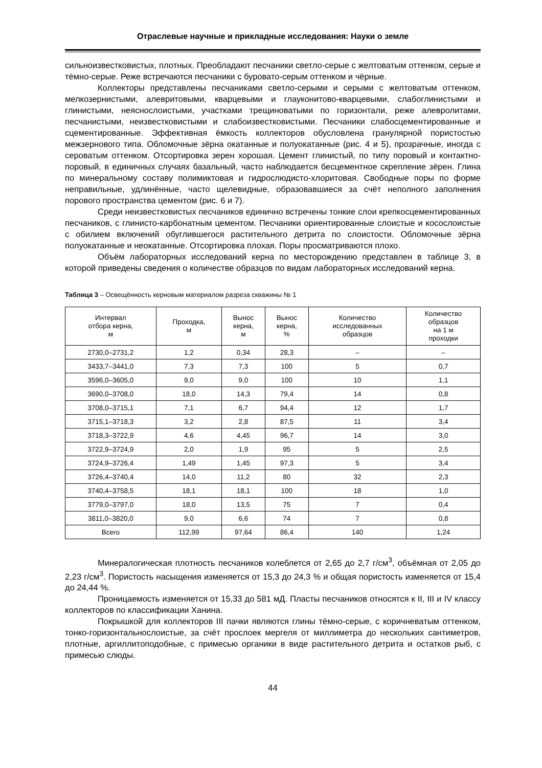Отраслевые научные и прикладные исследования: Науки о земле
сильноизвестковистых, плотных. Преобладают песчаники светло-серые с желтоватым оттенком, серые и тёмно-серые. Реже встречаются песчаники с буровато-серым оттенком и чёрные.
Коллекторы представлены песчаниками светло-серыми и серыми с желтоватым оттенком, мелкозернистыми, алевритовыми, кварцевыми и глауконитово-кварцевыми, слабоглинистыми и глинистыми, неяснослоистыми, участками трещиноватыми по горизонтали, реже алевролитами, песчанистыми, неизвестковистыми и слабоизвестковистыми. Песчаники слабосцементированные и сцементированные. Эффективная ёмкость коллекторов обусловлена гранулярной пористостью межзернового типа. Обломочные зёрна окатанные и полуокатанные (рис. 4 и 5), прозрачные, иногда с сероватым оттенком. Отсортировка зерен хорошая. Цемент глинистый, по типу поровый и контактно-поровый, в единичных случаях базальный, часто наблюдается бесцементное скрепление зёрен. Глина по минеральному составу полимиктовая и гидрослюдисто-хлоритовая. Свободные поры по форме неправильные, удлинённые, часто щелевидные, образовавшиеся за счёт неполного заполнения порового пространства цементом (рис. 6 и 7).
Среди неизвестковистых песчаников единично встречены тонкие слои крепкосцементированных песчаников, с глинисто-карбонатным цементом. Песчаники ориентированные слоистые и косослоистые с обилием включений обуглившегося растительного детрита по слоистости. Обломочные зёрна полуокатанные и неокатанные. Отсортировка плохая. Поры просматриваются плохо.
Объём лабораторных исследований керна по месторождению представлен в таблице 3, в которой приведены сведения о количестве образцов по видам лабораторных исследований керна.
Таблица 3 – Освещённость керновым материалом разреза скважины № 1
| Интервал отбора керна, м | Проходка, м | Вынос керна, м | Вынос керна, % | Количество исследованных образцов | Количество образцов на 1 м проходки |
| --- | --- | --- | --- | --- | --- |
| 2730,0–2731,2 | 1,2 | 0,34 | 28,3 | – | – |
| 3433,7–3441,0 | 7,3 | 7,3 | 100 | 5 | 0,7 |
| 3596,0–3605,0 | 9,0 | 9,0 | 100 | 10 | 1,1 |
| 3690,0–3708,0 | 18,0 | 14,3 | 79,4 | 14 | 0,8 |
| 3708,0–3715,1 | 7,1 | 6,7 | 94,4 | 12 | 1,7 |
| 3715,1–3718,3 | 3,2 | 2,8 | 87,5 | 11 | 3,4 |
| 3718,3–3722,9 | 4,6 | 4,45 | 96,7 | 14 | 3,0 |
| 3722,9–3724,9 | 2,0 | 1,9 | 95 | 5 | 2,5 |
| 3724,9–3726,4 | 1,49 | 1,45 | 97,3 | 5 | 3,4 |
| 3726,4–3740,4 | 14,0 | 11,2 | 80 | 32 | 2,3 |
| 3740,4–3758,5 | 18,1 | 18,1 | 100 | 18 | 1,0 |
| 3779,0–3797,0 | 18,0 | 13,5 | 75 | 7 | 0,4 |
| 3811,0–3820,0 | 9,0 | 6,6 | 74 | 7 | 0,8 |
| Всего | 112,99 | 97,64 | 86,4 | 140 | 1,24 |
Минералогическая плотность песчаников колеблется от 2,65 до 2,7 г/см<sup>3</sup>, объёмная от 2,05 до 2,23 г/см<sup>3</sup>. Пористость насыщения изменяется от 15,3 до 24,3 % и общая пористость изменяется от 15,4 до 24,44 %.
Проницаемость изменяется от 15,33 до 581 мД. Пласты песчаников относятся к II, III и IV классу коллекторов по классификации Ханина.
Покрышкой для коллекторов III пачки являются глины тёмно-серые, с коричневатым оттенком, тонко-горизонтальнослоистые, за счёт прослоек мергеля от миллиметра до нескольких сантиметров, плотные, аргиллитоподобные, с примесью органики в виде растительного детрита и остатков рыб, с примесью слюды.
44